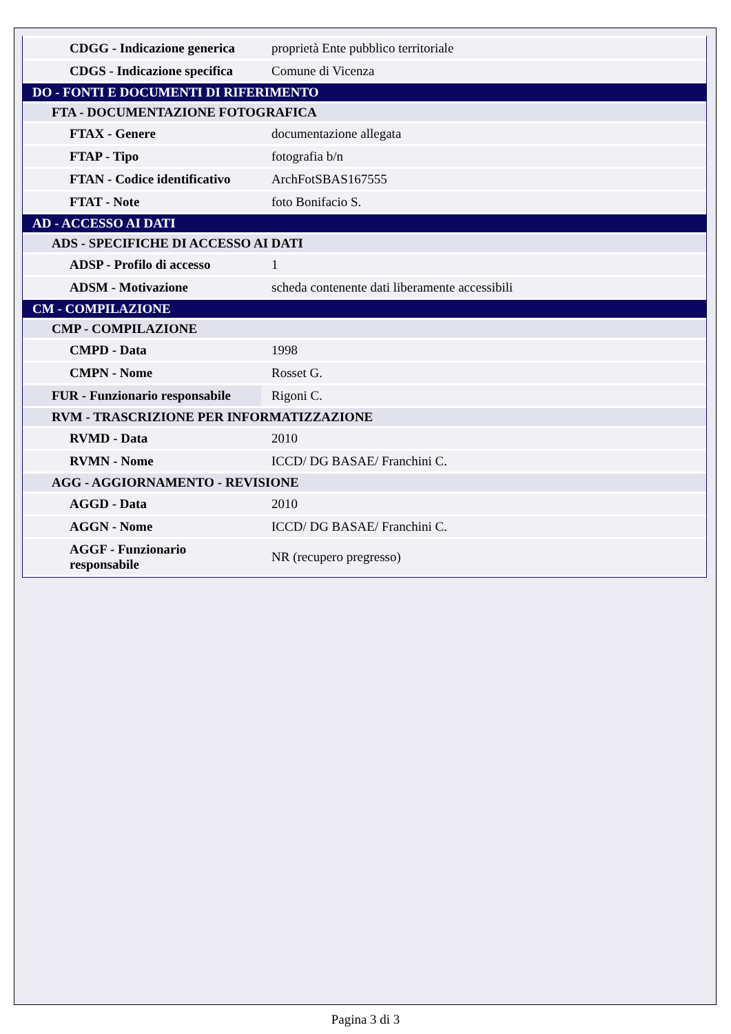| CDGG - Indicazione generica | proprietà Ente pubblico territoriale |
| CDGS - Indicazione specifica | Comune di Vicenza |
| DO - FONTI E DOCUMENTI DI RIFERIMENTO | |
| FTA - DOCUMENTAZIONE FOTOGRAFICA | |
| FTAX - Genere | documentazione allegata |
| FTAP - Tipo | fotografia b/n |
| FTAN - Codice identificativo | ArchFotSBAS167555 |
| FTAT - Note | foto Bonifacio S. |
| AD - ACCESSO AI DATI | |
| ADS - SPECIFICHE DI ACCESSO AI DATI | |
| ADSP - Profilo di accesso | 1 |
| ADSM - Motivazione | scheda contenente dati liberamente accessibili |
| CM - COMPILAZIONE | |
| CMP - COMPILAZIONE | |
| CMPD - Data | 1998 |
| CMPN - Nome | Rosset G. |
| FUR - Funzionario responsabile | Rigoni C. |
| RVM - TRASCRIZIONE PER INFORMATIZZAZIONE | |
| RVMD - Data | 2010 |
| RVMN - Nome | ICCD/ DG BASAE/ Franchini C. |
| AGG - AGGIORNAMENTO - REVISIONE | |
| AGGD - Data | 2010 |
| AGGN - Nome | ICCD/ DG BASAE/ Franchini C. |
| AGGF - Funzionario responsabile | NR (recupero pregresso) |
Pagina 3 di 3